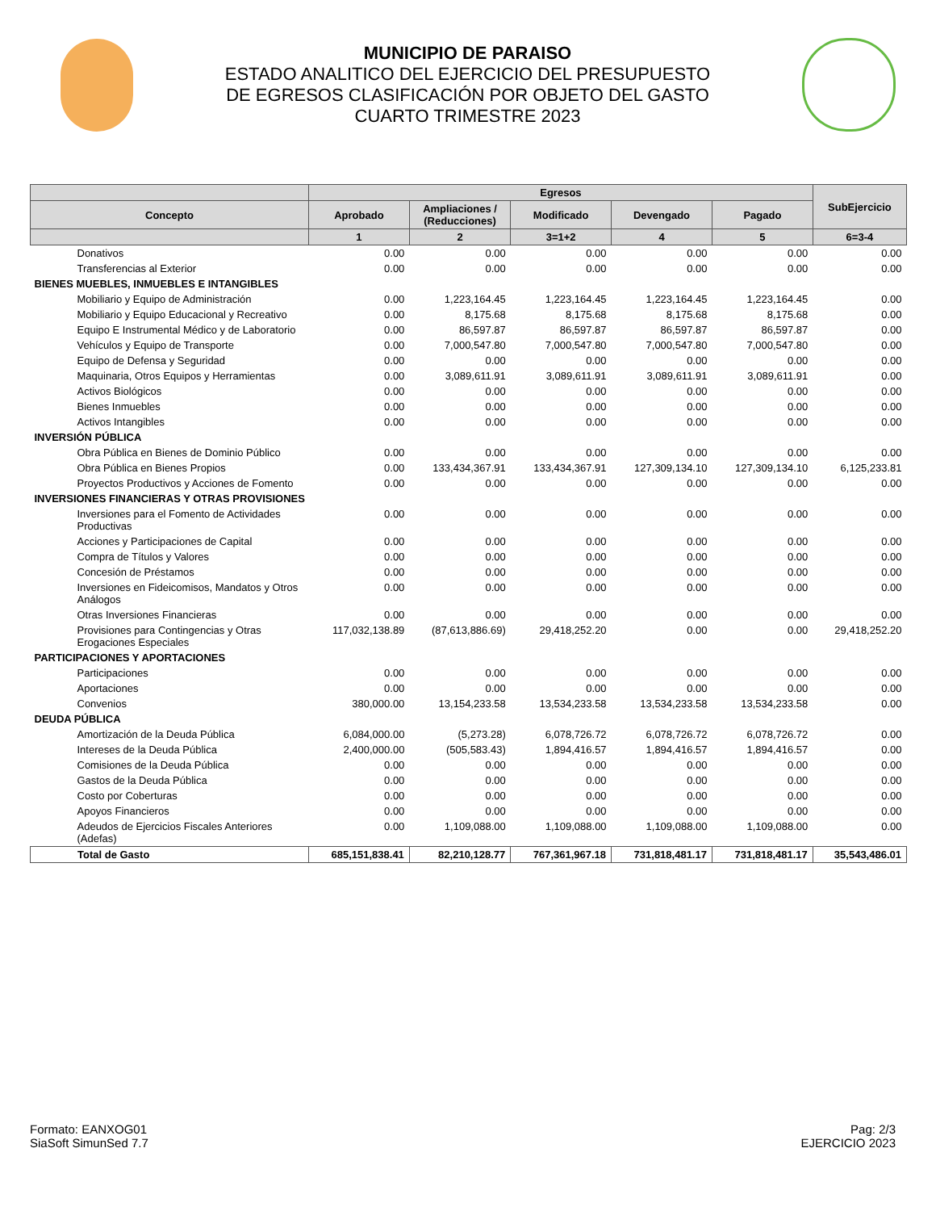MUNICIPIO DE PARAISO
ESTADO ANALITICO DEL EJERCICIO DEL PRESUPUESTO
DE EGRESOS CLASIFICACIÓN POR OBJETO DEL GASTO
CUARTO TRIMESTRE 2023
| | Egresos | | | | | SubEjercicio |
| --- | --- | --- | --- | --- | --- | --- |
| Concepto | Aprobado | Ampliaciones / (Reducciones) | Modificado | Devengado | Pagado | |
| | 1 | 2 | 3=1+2 | 4 | 5 | 6=3-4 |
| Donativos | 0.00 | 0.00 | 0.00 | 0.00 | 0.00 | 0.00 |
| Transferencias al Exterior | 0.00 | 0.00 | 0.00 | 0.00 | 0.00 | 0.00 |
| BIENES MUEBLES, INMUEBLES E INTANGIBLES | | | | | | |
| Mobiliario y Equipo de Administración | 0.00 | 1,223,164.45 | 1,223,164.45 | 1,223,164.45 | 1,223,164.45 | 0.00 |
| Mobiliario y Equipo Educacional y Recreativo | 0.00 | 8,175.68 | 8,175.68 | 8,175.68 | 8,175.68 | 0.00 |
| Equipo E Instrumental Médico y de Laboratorio | 0.00 | 86,597.87 | 86,597.87 | 86,597.87 | 86,597.87 | 0.00 |
| Vehículos y Equipo de Transporte | 0.00 | 7,000,547.80 | 7,000,547.80 | 7,000,547.80 | 7,000,547.80 | 0.00 |
| Equipo de Defensa y Seguridad | 0.00 | 0.00 | 0.00 | 0.00 | 0.00 | 0.00 |
| Maquinaria, Otros Equipos y Herramientas | 0.00 | 3,089,611.91 | 3,089,611.91 | 3,089,611.91 | 3,089,611.91 | 0.00 |
| Activos Biológicos | 0.00 | 0.00 | 0.00 | 0.00 | 0.00 | 0.00 |
| Bienes Inmuebles | 0.00 | 0.00 | 0.00 | 0.00 | 0.00 | 0.00 |
| Activos Intangibles | 0.00 | 0.00 | 0.00 | 0.00 | 0.00 | 0.00 |
| INVERSIÓN PÚBLICA | | | | | | |
| Obra Pública en Bienes de Dominio Público | 0.00 | 0.00 | 0.00 | 0.00 | 0.00 | 0.00 |
| Obra Pública en Bienes Propios | 0.00 | 133,434,367.91 | 133,434,367.91 | 127,309,134.10 | 127,309,134.10 | 6,125,233.81 |
| Proyectos Productivos y Acciones de Fomento | 0.00 | 0.00 | 0.00 | 0.00 | 0.00 | 0.00 |
| INVERSIONES FINANCIERAS Y OTRAS PROVISIONES | | | | | | |
| Inversiones para el Fomento de Actividades Productivas | 0.00 | 0.00 | 0.00 | 0.00 | 0.00 | 0.00 |
| Acciones y Participaciones de Capital | 0.00 | 0.00 | 0.00 | 0.00 | 0.00 | 0.00 |
| Compra de Títulos y Valores | 0.00 | 0.00 | 0.00 | 0.00 | 0.00 | 0.00 |
| Concesión de Préstamos | 0.00 | 0.00 | 0.00 | 0.00 | 0.00 | 0.00 |
| Inversiones en Fideicomisos, Mandatos y Otros Análogos | 0.00 | 0.00 | 0.00 | 0.00 | 0.00 | 0.00 |
| Otras Inversiones Financieras | 0.00 | 0.00 | 0.00 | 0.00 | 0.00 | 0.00 |
| Provisiones para Contingencias y Otras Erogaciones Especiales | 117,032,138.89 | (87,613,886.69) | 29,418,252.20 | 0.00 | 0.00 | 29,418,252.20 |
| PARTICIPACIONES Y APORTACIONES | | | | | | |
| Participaciones | 0.00 | 0.00 | 0.00 | 0.00 | 0.00 | 0.00 |
| Aportaciones | 0.00 | 0.00 | 0.00 | 0.00 | 0.00 | 0.00 |
| Convenios | 380,000.00 | 13,154,233.58 | 13,534,233.58 | 13,534,233.58 | 13,534,233.58 | 0.00 |
| DEUDA PÚBLICA | | | | | | |
| Amortización de la Deuda Pública | 6,084,000.00 | (5,273.28) | 6,078,726.72 | 6,078,726.72 | 6,078,726.72 | 0.00 |
| Intereses de la Deuda Pública | 2,400,000.00 | (505,583.43) | 1,894,416.57 | 1,894,416.57 | 1,894,416.57 | 0.00 |
| Comisiones de la Deuda Pública | 0.00 | 0.00 | 0.00 | 0.00 | 0.00 | 0.00 |
| Gastos de la Deuda Pública | 0.00 | 0.00 | 0.00 | 0.00 | 0.00 | 0.00 |
| Costo por Coberturas | 0.00 | 0.00 | 0.00 | 0.00 | 0.00 | 0.00 |
| Apoyos Financieros | 0.00 | 0.00 | 0.00 | 0.00 | 0.00 | 0.00 |
| Adeudos de Ejercicios Fiscales Anteriores (Adefas) | 0.00 | 1,109,088.00 | 1,109,088.00 | 1,109,088.00 | 1,109,088.00 | 0.00 |
| Total de Gasto | 685,151,838.41 | 82,210,128.77 | 767,361,967.18 | 731,818,481.17 | 731,818,481.17 | 35,543,486.01 |
Formato: EANXOG01
SiaSoft SimunSed 7.7
Pag: 2/3
EJERCICIO 2023